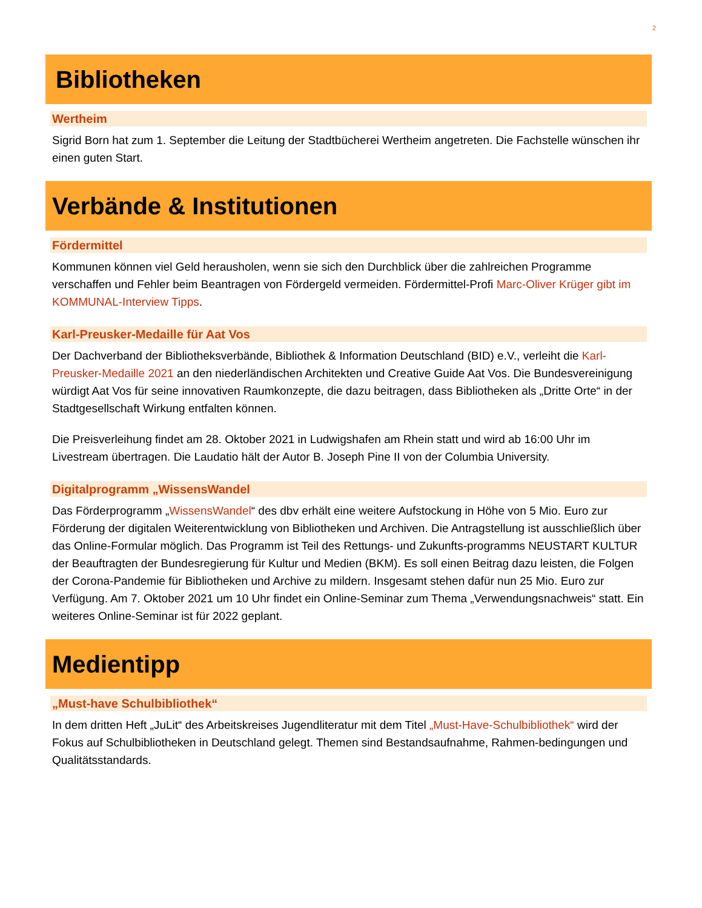2
Bibliotheken
Wertheim
Sigrid Born hat zum 1. September die Leitung der Stadtbücherei Wertheim angetreten. Die Fachstelle wünschen ihr einen guten Start.
Verbände & Institutionen
Fördermittel
Kommunen können viel Geld herausholen, wenn sie sich den Durchblick über die zahlreichen Programme verschaffen und Fehler beim Beantragen von Fördergeld vermeiden. Fördermittel-Profi Marc-Oliver Krüger gibt im KOMMUNAL-Interview Tipps.
Karl-Preusker-Medaille für Aat Vos
Der Dachverband der Bibliotheksverbände, Bibliothek & Information Deutschland (BID) e.V., verleiht die Karl-Preusker-Medaille 2021 an den niederländischen Architekten und Creative Guide Aat Vos. Die Bundesvereinigung würdigt Aat Vos für seine innovativen Raumkonzepte, die dazu beitragen, dass Bibliotheken als „Dritte Orte“ in der Stadtgesellschaft Wirkung entfalten können.
Die Preisverleihung findet am 28. Oktober 2021 in Ludwigshafen am Rhein statt und wird ab 16:00 Uhr im Livestream übertragen. Die Laudatio hält der Autor B. Joseph Pine II von der Columbia University.
Digitalprogramm „WissensWandel
Das Förderprogramm „WissensWandel“ des dbv erhält eine weitere Aufstockung in Höhe von 5 Mio. Euro zur Förderung der digitalen Weiterentwicklung von Bibliotheken und Archiven. Die Antragstellung ist ausschließlich über das Online-Formular möglich. Das Programm ist Teil des Rettungs- und Zukunfts-programms NEUSTART KULTUR der Beauftragten der Bundesregierung für Kultur und Medien (BKM). Es soll einen Beitrag dazu leisten, die Folgen der Corona-Pandemie für Bibliotheken und Archive zu mildern. Insgesamt stehen dafür nun 25 Mio. Euro zur Verfügung. Am 7. Oktober 2021 um 10 Uhr findet ein Online-Seminar zum Thema „Verwendungsnachweis“ statt. Ein weiteres Online-Seminar ist für 2022 geplant.
Medientipp
„Must-have Schulbibliothek“
In dem dritten Heft „JuLit“ des Arbeitskreises Jugendliteratur mit dem Titel „Must-Have-Schulbibliothek“ wird der Fokus auf Schulbibliotheken in Deutschland gelegt. Themen sind Bestandsaufnahme, Rahmen-bedingungen und Qualitätsstandards.